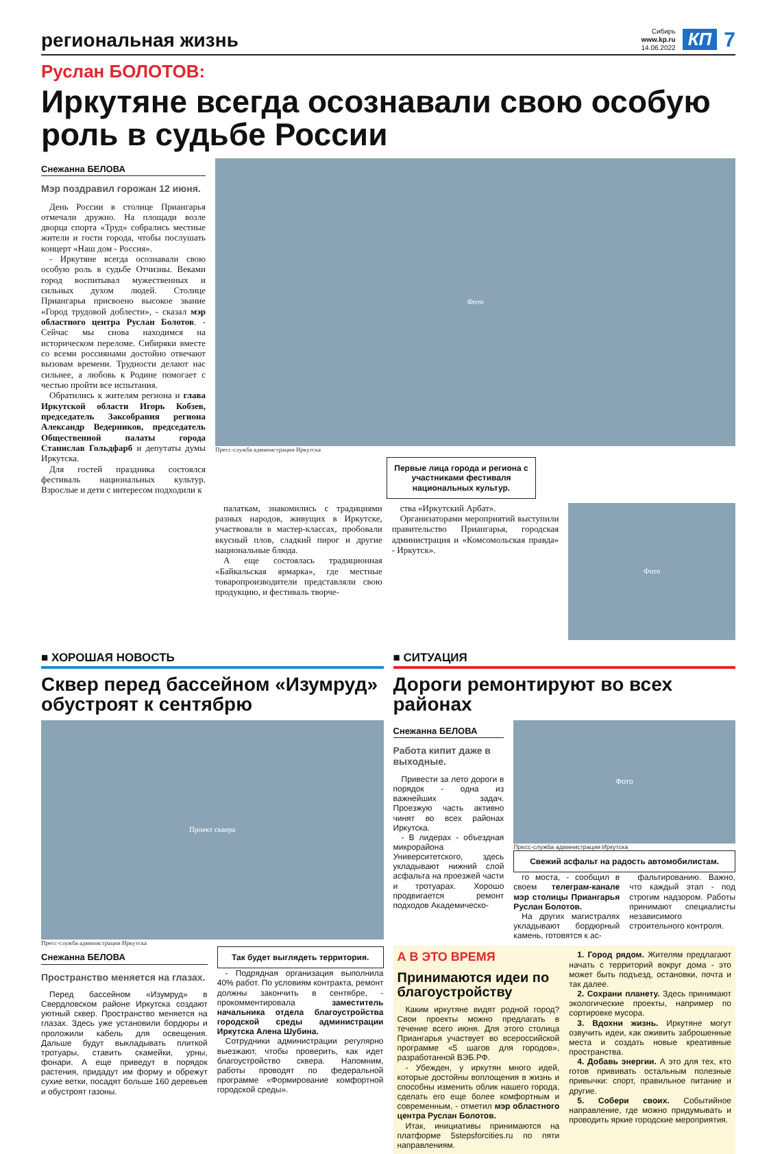региональная жизнь
Сибирь
www.kp.ru
14.06.2022
КП 7
Руслан БОЛОТОВ:
Иркутяне всегда осознавали свою особую роль в судьбе России
Снежанна БЕЛОВА
Мэр поздравил горожан 12 июня.
День России в столице Приангарья отмечали дружно. На площади возле дворца спорта «Труд» собрались местные жители и гости города, чтобы послушать концерт «Наш дом - Россия».
- Иркутяне всегда осознавали свою особую роль в судьбе Отчизны. Веками город воспитывал мужественных и сильных духом людей. Столице Приангарья присвоено высокое звание «Город трудовой доблести», - сказал мэр областного центра Руслан Болотов. - Сейчас мы снова находимся на историческом переломе. Сибиряки вместе со всеми россиянами достойно отвечают вызовам времени. Трудности делают нас сильнее, а любовь к Родине помогает с честью пройти все испытания.
Обратились к жителям региона и глава Иркутской области Игорь Кобзев, председатель Заксобрания региона Александр Ведерников, председатель Общественной палаты города Станислав Гольдфарб и депутаты думы Иркутска.
Для гостей праздника состоялся фестиваль национальных культур. Взрослые и дети с интересом подходили к
Фото
Пресс-служба администрации Иркутска
Первые лица города и региона с участниками фестиваля национальных культур.
палаткам, знакомились с традициями разных народов, живущих в Иркутске, участвовали в мастер-классах, пробовали вкусный плов, сладкий пирог и другие национальные блюда.
А еще состоялась традиционная «Байкальская ярмарка», где местные товаропроизводители представляли свою продукцию, и фестиваль творче-
ства «Иркутский Арбат».
Организаторами мероприятий выступили правительство Приангарья, городская администрация и «Комсомольская правда» - Иркутск».
Фото
■ ХОРОШАЯ НОВОСТЬ
Сквер перед бассейном «Изумруд» обустроят к сентябрю
Проект сквера
Пресс-служба администрации Иркутска
Снежанна БЕЛОВА
Пространство меняется на глазах.
Перед бассейном «Изумруд» в Свердловском районе Иркутска создают уютный сквер. Пространство меняется на глазах. Здесь уже установили бордюры и проложили кабель для освещения. Дальше будут выкладывать плиткой тротуары, ставить скамейки, урны, фонари. А еще приведут в порядок растения, придадут им форму и обрежут сухие ветки, посадят больше 160 деревьев и обустроят газоны.
Так будет выглядеть территория.
- Подрядная организация выполнила 40% работ. По условиям контракта, ремонт должны закончить в сентябре, - прокомментировала заместитель начальника отдела благоустройства городской среды администрации Иркутска Алена Шубина.
Сотрудники администрации регулярно выезжают, чтобы проверить, как идет благоустройство сквера. Напомним, работы проводят по федеральной программе «Формирование комфортной городской среды».
■ СИТУАЦИЯ
Дороги ремонтируют во всех районах
Снежанна БЕЛОВА
Работа кипит даже в выходные.
Привести за лето дороги в порядок - одна из важнейших задач. Проезжую часть активно чинят во всех районах Иркутска.
- В лидерах - объездная микрорайона Университетского, здесь укладывают нижний слой асфальта на проезжей части и тротуарах. Хорошо продвигается ремонт подходов Академическо-
Фото
Пресс-служба администрации Иркутска
Свежий асфальт на радость автомобилистам.
го моста, - сообщил в своем телеграм-канале мэр столицы Приангарья Руслан Болотов.
На других магистралях укладывают бордюрный камень, готовятся к ас-
фальтированию. Важно, что каждый этап - под строгим надзором. Работы принимают специалисты независимого строительного контроля.
А В ЭТО ВРЕМЯ
Принимаются идеи по благоустройству
Каким иркутяне видят родной город? Свои проекты можно предлагать в течение всего июня. Для этого столица Приангарья участвует во всероссийской программе «5 шагов для городов», разработанной ВЭБ.РФ.
- Убежден, у иркутян много идей, которые достойны воплощения в жизнь и способны изменить облик нашего города, сделать его еще более комфортным и современным, - отметил мэр областного центра Руслан Болотов.
Итак, инициативы принимаются на платформе 5stepsforcities.ru по пяти направлениям.
1. Город рядом. Жителям предлагают начать с территорий вокруг дома - это может быть подъезд, остановки, почта и так далее.
2. Сохрани планету. Здесь принимают экологические проекты, например по сортировке мусора.
3. Вдохни жизнь. Иркутяне могут озвучить идеи, как оживить заброшенные места и создать новые креативные пространства.
4. Добавь энергии. А это для тех, кто готов прививать остальным полезные привычки: спорт, правильное питание и другие.
5. Собери своих. Событийное направление, где можно придумывать и проводить яркие городские мероприятия.